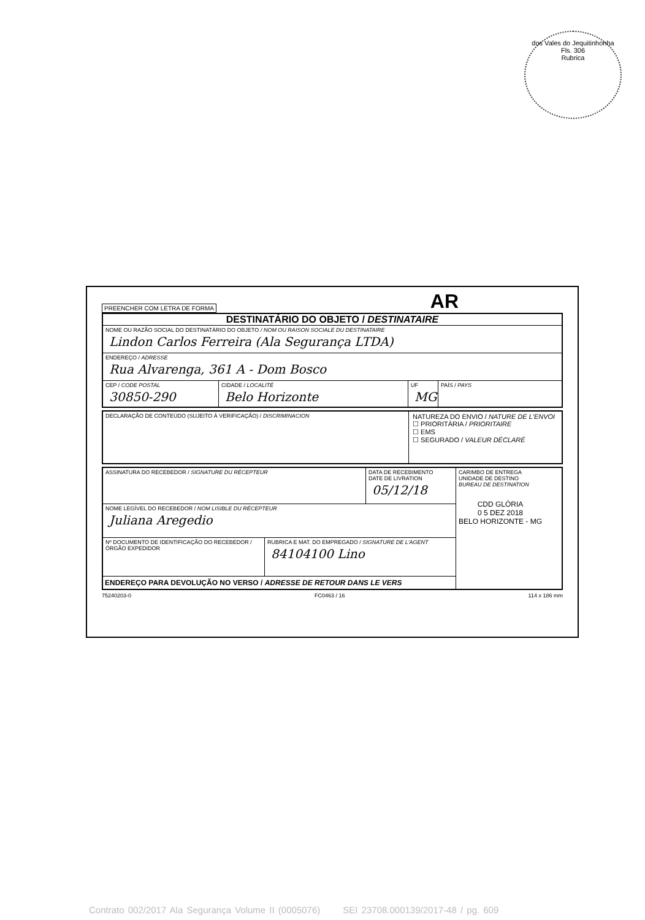dos Vales do Jequitinhonha
Fls. 306
Rubrica
PREENCHER COM LETRA DE FORMA AR
DESTINATÁRIO DO OBJETO / DESTINATAIRE
NOME OU RAZÃO SOCIAL DO DESTINATÁRIO DO OBJETO / NOM OU RAISON SOCIALE DU DESTINATAIRE
Lindon Carlos Ferreira (Ala Segurança LTDA)
ENDEREÇO / ADRESSE
Rua Alvarenga, 361 A - Dom Bosco
CEP / CODE POSTAL
30850-290
CIDADE / LOCALITÉ
Belo Horizonte
UF
MG
PAÍS / PAYS
DECLARAÇÃO DE CONTEÚDO (SUJEITO À VERIFICAÇÃO) / DISCRIMINACION
NATUREZA DO ENVIO / NATURE DE L'ENVOI
☐ PRIORITÁRIA / PRIORITAIRE
☐ EMS
☐ SEGURADO / VALEUR DÉCLARÉ
ASSINATURA DO RECEBEDOR / SIGNATURE DU RÉCEPTEUR DATA DE RECEBIMENTO
DATE DE LIVRATION
05/12/18
NOME LEGÍVEL DO RECEBEDOR / NOM LISIBLE DU RÉCEPTEUR
Juliana Aregedio
Nº DOCUMENTO DE IDENTIFICAÇÃO DO RECEBEDOR / ÓRGÃO EXPEDIDOR
RUBRICA E MAT. DO EMPREGADO / SIGNATURE DE L'AGENT
84104100 Lino
ENDEREÇO PARA DEVOLUÇÃO NO VERSO / ADRESSE DE RETOUR DANS LE VERS
CARIMBO DE ENTREGA
UNIDADE DE DESTINO
BUREAU DE DESTINATION
CDD GLÓRIA
0 5 DEZ 2018
BELO HORIZONTE - MG
75240203-0 FC0463 / 16 114 x 186 mm
Contrato 002/2017 Ala Segurança Volume II (0005076) SEI 23708.000139/2017-48 / pg. 609